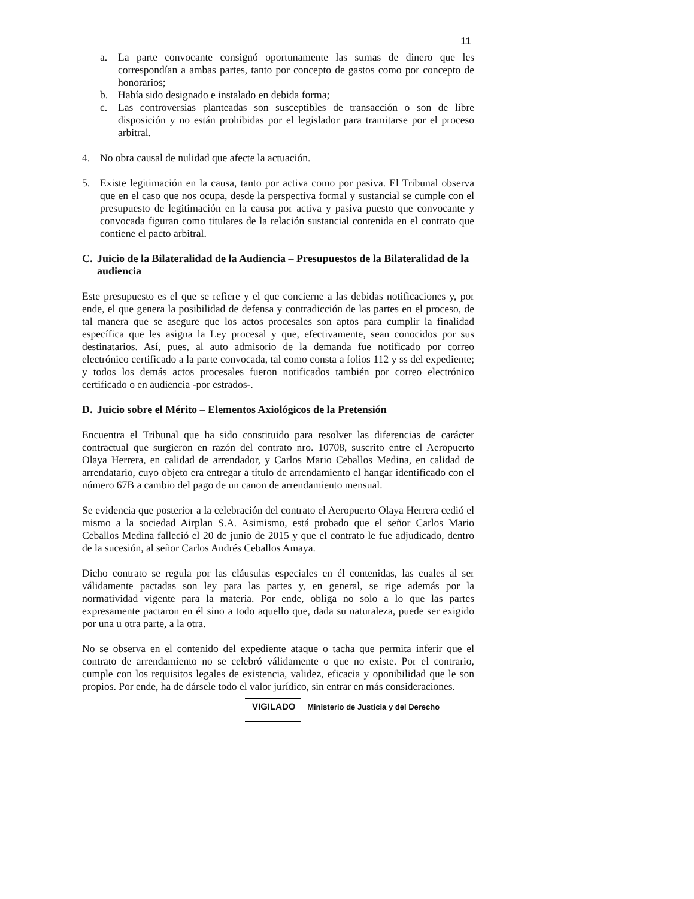11
a. La parte convocante consignó oportunamente las sumas de dinero que les correspondían a ambas partes, tanto por concepto de gastos como por concepto de honorarios;
b. Había sido designado e instalado en debida forma;
c. Las controversias planteadas son susceptibles de transacción o son de libre disposición y no están prohibidas por el legislador para tramitarse por el proceso arbitral.
4. No obra causal de nulidad que afecte la actuación.
5. Existe legitimación en la causa, tanto por activa como por pasiva. El Tribunal observa que en el caso que nos ocupa, desde la perspectiva formal y sustancial se cumple con el presupuesto de legitimación en la causa por activa y pasiva puesto que convocante y convocada figuran como titulares de la relación sustancial contenida en el contrato que contiene el pacto arbitral.
C. Juicio de la Bilateralidad de la Audiencia – Presupuestos de la Bilateralidad de la audiencia
Este presupuesto es el que se refiere y el que concierne a las debidas notificaciones y, por ende, el que genera la posibilidad de defensa y contradicción de las partes en el proceso, de tal manera que se asegure que los actos procesales son aptos para cumplir la finalidad específica que les asigna la Ley procesal y que, efectivamente, sean conocidos por sus destinatarios. Así, pues, al auto admisorio de la demanda fue notificado por correo electrónico certificado a la parte convocada, tal como consta a folios 112 y ss del expediente; y todos los demás actos procesales fueron notificados también por correo electrónico certificado o en audiencia -por estrados-.
D. Juicio sobre el Mérito – Elementos Axiológicos de la Pretensión
Encuentra el Tribunal que ha sido constituido para resolver las diferencias de carácter contractual que surgieron en razón del contrato nro. 10708, suscrito entre el Aeropuerto Olaya Herrera, en calidad de arrendador, y Carlos Mario Ceballos Medina, en calidad de arrendatario, cuyo objeto era entregar a título de arrendamiento el hangar identificado con el número 67B a cambio del pago de un canon de arrendamiento mensual.
Se evidencia que posterior a la celebración del contrato el Aeropuerto Olaya Herrera cedió el mismo a la sociedad Airplan S.A. Asimismo, está probado que el señor Carlos Mario Ceballos Medina falleció el 20 de junio de 2015 y que el contrato le fue adjudicado, dentro de la sucesión, al señor Carlos Andrés Ceballos Amaya.
Dicho contrato se regula por las cláusulas especiales en él contenidas, las cuales al ser válidamente pactadas son ley para las partes y, en general, se rige además por la normatividad vigente para la materia. Por ende, obliga no solo a lo que las partes expresamente pactaron en él sino a todo aquello que, dada su naturaleza, puede ser exigido por una u otra parte, a la otra.
No se observa en el contenido del expediente ataque o tacha que permita inferir que el contrato de arrendamiento no se celebró válidamente o que no existe. Por el contrario, cumple con los requisitos legales de existencia, validez, eficacia y oponibilidad que le son propios. Por ende, ha de dársele todo el valor jurídico, sin entrar en más consideraciones.
VIGILADO Ministerio de Justicia y del Derecho